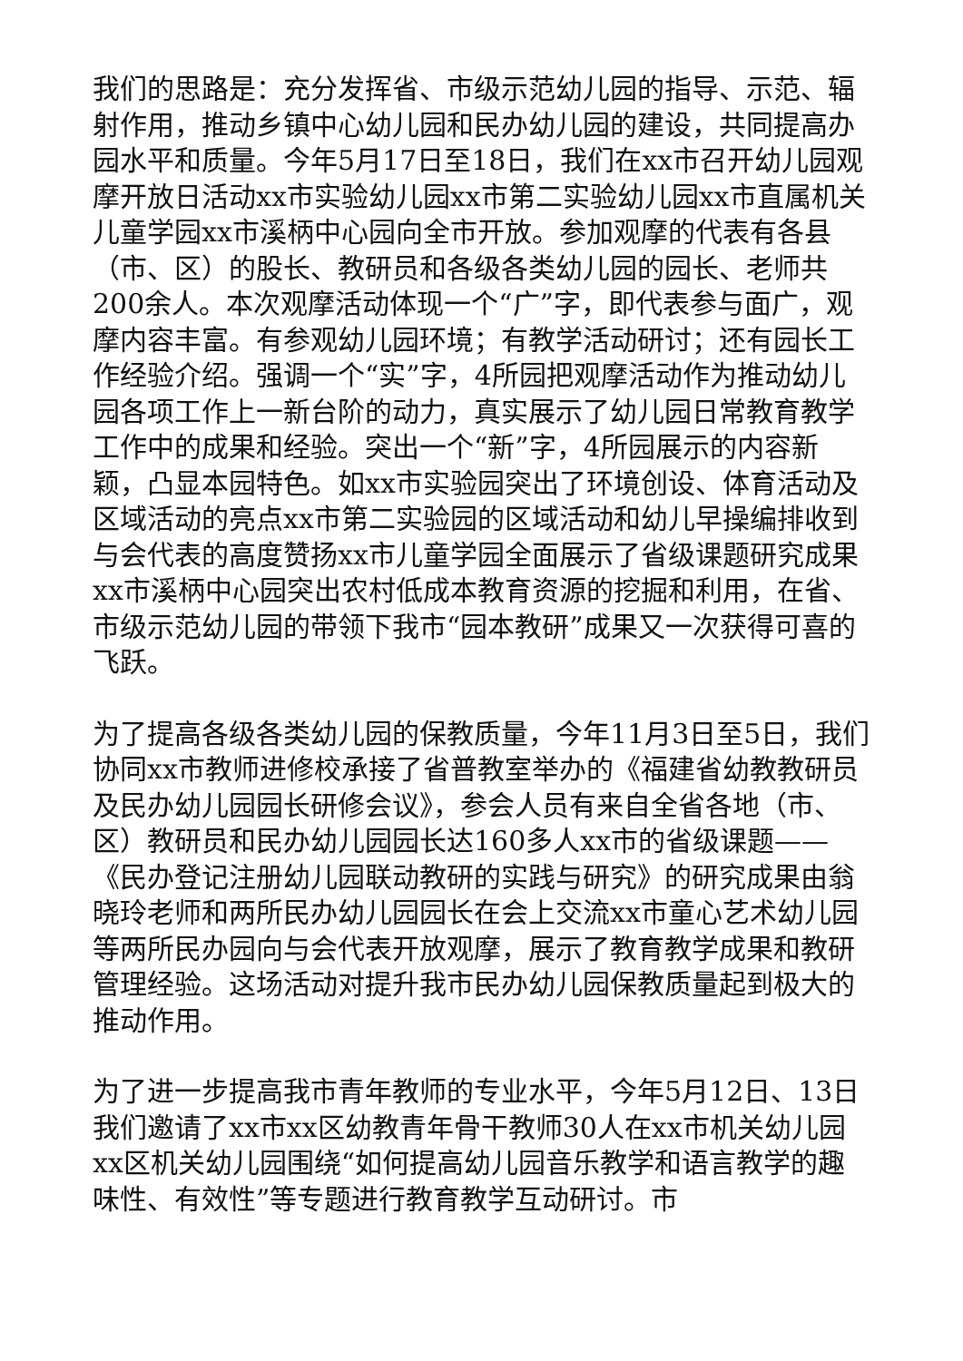我们的思路是：充分发挥省、市级示范幼儿园的指导、示范、辐射作用，推动乡镇中心幼儿园和民办幼儿园的建设，共同提高办园水平和质量。今年5月17日至18日，我们在xx市召开幼儿园观摩开放日活动xx市实验幼儿园xx市第二实验幼儿园xx市直属机关儿童学园xx市溪柄中心园向全市开放。参加观摩的代表有各县（市、区）的股长、教研员和各级各类幼儿园的园长、老师共200余人。本次观摩活动体现一个“广”字，即代表参与面广，观摩内容丰富。有参观幼儿园环境；有教学活动研讨；还有园长工作经验介绍。强调一个“实”字，4所园把观摩活动作为推动幼儿园各项工作上一新台阶的动力，真实展示了幼儿园日常教育教学工作中的成果和经验。突出一个“新”字，4所园展示的内容新颖，凸显本园特色。如xx市实验园突出了环境创设、体育活动及区域活动的亮点xx市第二实验园的区域活动和幼儿早操编排收到与会代表的高度赞扬xx市儿童学园全面展示了省级课题研究成果xx市溪柄中心园突出农村低成本教育资源的挖掘和利用，在省、市级示范幼儿园的带领下我市“园本教研”成果又一次获得可喜的飞跃。
为了提高各级各类幼儿园的保教质量，今年11月3日至5日，我们协同xx市教师进修校承接了省普教室举办的《福建省幼教教研员及民办幼儿园园长研修会议》，参会人员有来自全省各地（市、区）教研员和民办幼儿园园长达160多人xx市的省级课题——《民办登记注册幼儿园联动教研的实践与研究》的研究成果由翁晓玲老师和两所民办幼儿园园长在会上交流xx市童心艺术幼儿园等两所民办园向与会代表开放观摩，展示了教育教学成果和教研管理经验。这场活动对提升我市民办幼儿园保教质量起到极大的推动作用。
为了进一步提高我市青年教师的专业水平，今年5月12日、13日我们邀请了xx市xx区幼教青年骨干教师30人在xx市机关幼儿园xx区机关幼儿园围绕“如何提高幼儿园音乐教学和语言教学的趣味性、有效性”等专题进行教育教学互动研讨。市